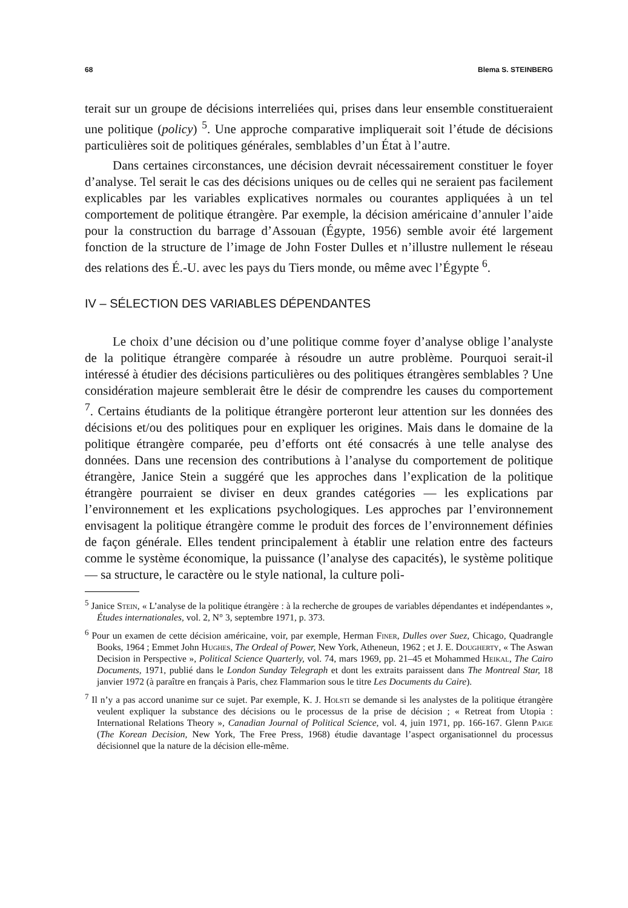68 Blema S. STEINBERG
terait sur un groupe de décisions interreliées qui, prises dans leur ensemble constitueraient une politique (policy) <sup>5</sup>. Une approche comparative impliquerait soit l’étude de décisions particulières soit de politiques générales, semblables d’un État à l’autre.
Dans certaines circonstances, une décision devrait nécessairement constituer le foyer d’analyse. Tel serait le cas des décisions uniques ou de celles qui ne seraient pas facilement explicables par les variables explicatives normales ou courantes appliquées à un tel comportement de politique étrangère. Par exemple, la décision américaine d’annuler l’aide pour la construction du barrage d’Assouan (Égypte, 1956) semble avoir été largement fonction de la structure de l’image de John Foster Dulles et n’illustre nullement le réseau des relations des É.-U. avec les pays du Tiers monde, ou même avec l’Égypte <sup>6</sup>.
IV – SÉLECTION DES VARIABLES DÉPENDANTES
Le choix d’une décision ou d’une politique comme foyer d’analyse oblige l’analyste de la politique étrangère comparée à résoudre un autre problème. Pourquoi serait-il intéressé à étudier des décisions particulières ou des politiques étrangères semblables ? Une considération majeure semblerait être le désir de comprendre les causes du comportement <sup>7</sup>. Certains étudiants de la politique étrangère porteront leur attention sur les données des décisions et/ou des politiques pour en expliquer les origines. Mais dans le domaine de la politique étrangère comparée, peu d’efforts ont été consacrés à une telle analyse des données. Dans une recension des contributions à l’analyse du comportement de politique étrangère, Janice Stein a suggéré que les approches dans l’explication de la politique étrangère pourraient se diviser en deux grandes catégories — les explications par l’environnement et les explications psychologiques. Les approches par l’environnement envisagent la politique étrangère comme le produit des forces de l’environnement définies de façon générale. Elles tendent principalement à établir une relation entre des facteurs comme le système économique, la puissance (l’analyse des capacités), le système politique — sa structure, le caractère ou le style national, la culture poli-
<sup>5</sup> Janice Stein, « L’analyse de la politique étrangère : à la recherche de groupes de variables dépendantes et indépendantes », Études internationales, vol. 2, N° 3, septembre 1971, p. 373.
<sup>6</sup> Pour un examen de cette décision américaine, voir, par exemple, Herman Finer, Dulles over Suez, Chicago, Quadrangle Books, 1964 ; Emmet John Hughes, The Ordeal of Power, New York, Atheneun, 1962 ; et J. E. Dougherty, « The Aswan Decision in Perspective », Political Science Quarterly, vol. 74, mars 1969, pp. 21–45 et Mohammed Heikal, The Cairo Documents, 1971, publié dans le London Sunday Telegraph et dont les extraits paraissent dans The Montreal Star, 18 janvier 1972 (à paraître en français à Paris, chez Flammarion sous le titre Les Documents du Caire).
<sup>7</sup> Il n’y a pas accord unanime sur ce sujet. Par exemple, K. J. Holsti se demande si les analystes de la politique étrangère veulent expliquer la substance des décisions ou le processus de la prise de décision ; « Retreat from Utopia : International Relations Theory », Canadian Journal of Political Science, vol. 4, juin 1971, pp. 166-167. Glenn Paige (The Korean Decision, New York, The Free Press, 1968) étudie davantage l’aspect organisationnel du processus décisionnel que la nature de la décision elle-même.